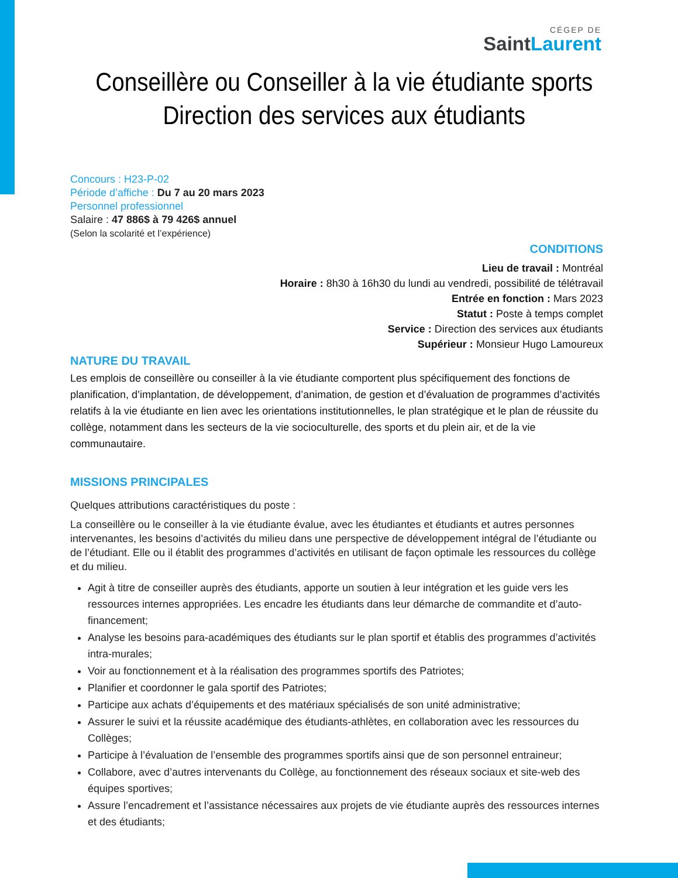CÉGEP DE
SaintLaurent
Conseillère ou Conseiller à la vie étudiante sports
Direction des services aux étudiants
Concours : H23-P-02
Période d’affiche : Du 7 au 20 mars 2023
Personnel professionnel
Salaire : 47 886$ à 79 426$ annuel
(Selon la scolarité et l’expérience)
CONDITIONS
Lieu de travail : Montréal
Horaire : 8h30 à 16h30 du lundi au vendredi, possibilité de télétravail
Entrée en fonction : Mars 2023
Statut : Poste à temps complet
Service : Direction des services aux étudiants
Supérieur : Monsieur Hugo Lamoureux
NATURE DU TRAVAIL
Les emplois de conseillère ou conseiller à la vie étudiante comportent plus spécifiquement des fonctions de planification, d’implantation, de développement, d’animation, de gestion et d’évaluation de programmes d’activités relatifs à la vie étudiante en lien avec les orientations institutionnelles, le plan stratégique et le plan de réussite du collège, notamment dans les secteurs de la vie socioculturelle, des sports et du plein air, et de la vie communautaire.
MISSIONS PRINCIPALES
Quelques attributions caractéristiques du poste :
La conseillère ou le conseiller à la vie étudiante évalue, avec les étudiantes et étudiants et autres personnes intervenantes, les besoins d’activités du milieu dans une perspective de développement intégral de l’étudiante ou de l’étudiant. Elle ou il établit des programmes d’activités en utilisant de façon optimale les ressources du collège et du milieu.
Agit à titre de conseiller auprès des étudiants, apporte un soutien à leur intégration et les guide vers les ressources internes appropriées. Les encadre les étudiants dans leur démarche de commandite et d’auto-financement;
Analyse les besoins para-académiques des étudiants sur le plan sportif et établis des programmes d’activités intra-murales;
Voir au fonctionnement et à la réalisation des programmes sportifs des Patriotes;
Planifier et coordonner le gala sportif des Patriotes;
Participe aux achats d’équipements et des matériaux spécialisés de son unité administrative;
Assurer le suivi et la réussite académique des étudiants-athlètes, en collaboration avec les ressources du Collèges;
Participe à l’évaluation de l’ensemble des programmes sportifs ainsi que de son personnel entraineur;
Collabore, avec d’autres intervenants du Collège, au fonctionnement des réseaux sociaux et site-web des équipes sportives;
Assure l’encadrement et l’assistance nécessaires aux projets de vie étudiante auprès des ressources internes et des étudiants;